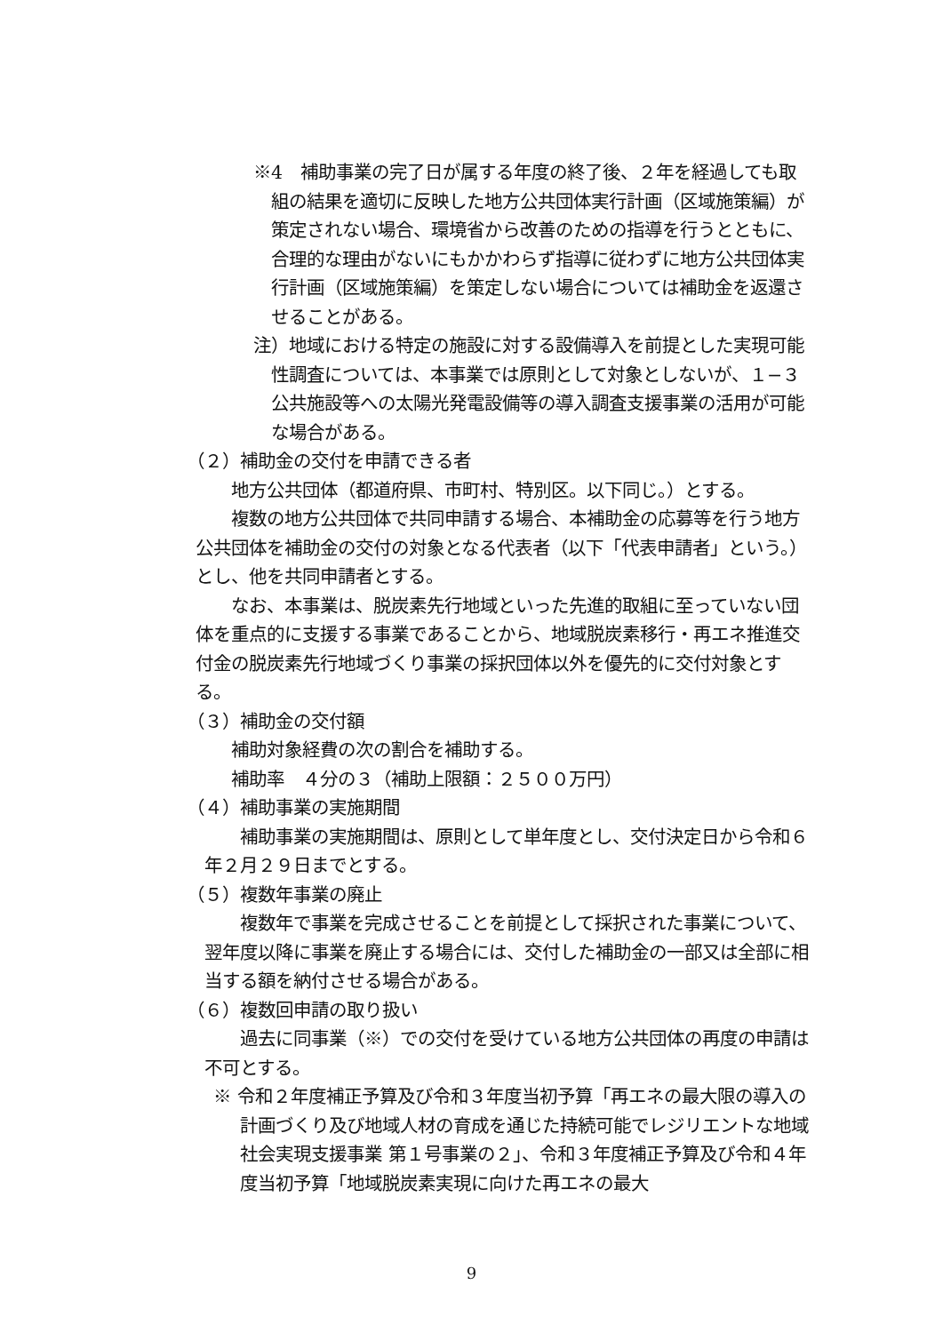※4　補助事業の完了日が属する年度の終了後、２年を経過しても取組の結果を適切に反映した地方公共団体実行計画（区域施策編）が策定されない場合、環境省から改善のための指導を行うとともに、合理的な理由がないにもかかわらず指導に従わずに地方公共団体実行計画（区域施策編）を策定しない場合については補助金を返還させることがある。
注）地域における特定の施設に対する設備導入を前提とした実現可能性調査については、本事業では原則として対象としないが、１−３公共施設等への太陽光発電設備等の導入調査支援事業の活用が可能な場合がある。
（２）補助金の交付を申請できる者
　地方公共団体（都道府県、市町村、特別区。以下同じ。）とする。
　複数の地方公共団体で共同申請する場合、本補助金の応募等を行う地方公共団体を補助金の交付の対象となる代表者（以下「代表申請者」という。）とし、他を共同申請者とする。
　なお、本事業は、脱炭素先行地域といった先進的取組に至っていない団体を重点的に支援する事業であることから、地域脱炭素移行・再エネ推進交付金の脱炭素先行地域づくり事業の採択団体以外を優先的に交付対象とする。
（３）補助金の交付額
　補助対象経費の次の割合を補助する。
補助率　４分の３（補助上限額：２５００万円）
（４）補助事業の実施期間
　補助事業の実施期間は、原則として単年度とし、交付決定日から令和６年２月２９日までとする。
（５）複数年事業の廃止
　複数年で事業を完成させることを前提として採択された事業について、翌年度以降に事業を廃止する場合には、交付した補助金の一部又は全部に相当する額を納付させる場合がある。
（６）複数回申請の取り扱い
　過去に同事業（※）での交付を受けている地方公共団体の再度の申請は不可とする。
※ 令和２年度補正予算及び令和３年度当初予算「再エネの最大限の導入の計画づくり及び地域人材の育成を通じた持続可能でレジリエントな地域社会実現支援事業 第１号事業の２」、令和３年度補正予算及び令和４年度当初予算「地域脱炭素実現に向けた再エネの最大
9